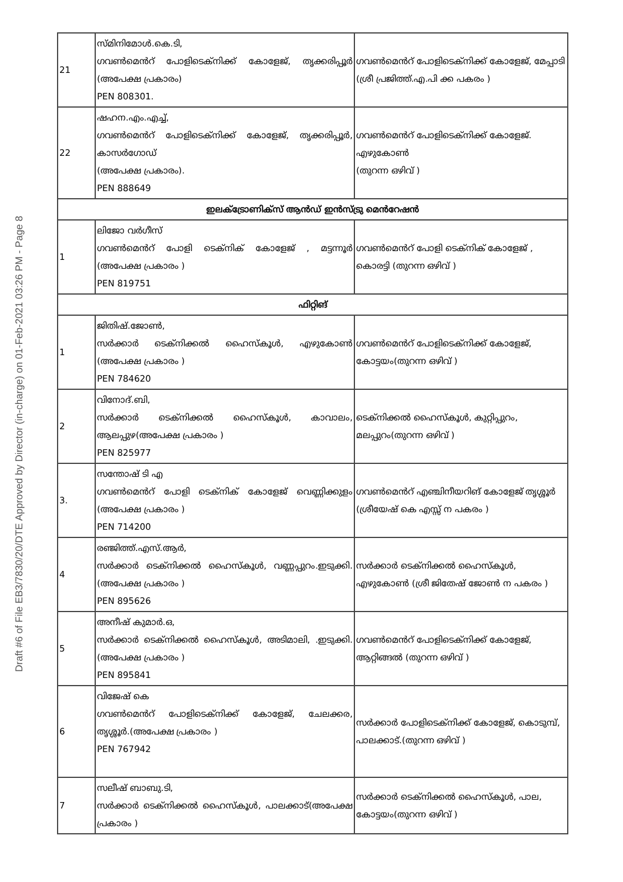Draft #6 of File EB3/7830/20/DTE Approved by Director (in-charge) on 01-Feb-2021 03:26 PM - Page 8
| 21 | സ്മിനിമോൾ.കെ.ടി, ഗവൺമെൻറ് പോളിടെക്നിക്ക് കോളേജ്, തൃക്കരിപ്പൂർ (അപേക്ഷ പ്രകാരം) PEN 808301. | ഗവൺമെൻറ് പോളിടെക്നിക്ക് കോളേജ്, മേപ്പാടി (ശ്രീ പ്രജിത്ത്.എ.പി ക്ക പകരം ) |
| 22 | ഷഹന.എം.എച്ച്, ഗവൺമെൻറ് പോളിടെക്നിക്ക് കോളേജ്, തൃക്കരിപ്പൂർ, കാസർഗോഡ് (അപേക്ഷ പ്രകാരം). PEN 888649 | ഗവൺമെൻറ് പോളിടെക്നിക്ക് കോളേജ്. എഴുകോൺ (തുറന്ന ഒഴിവ് ) |
| ഇലക്ട്രോണിക്സ് ആൻഡ് ഇൻസ്ട്രു മെൻറേഷൻ | | |
| 1 | ലിജോ വർഗീസ് ഗവൺമെൻറ് പോളി ടെക്നിക് കോളേജ് , മട്ടന്നൂർ (അപേക്ഷ പ്രകാരം ) PEN 819751 | ഗവൺമെൻറ് പോളി ടെക്നിക് കോളേജ് , കൊരട്ടി (തുറന്ന ഒഴിവ് ) |
| ഫിറ്റിങ് | | |
| 1 | ജിതിഷ്.ജോൺ, സർക്കാർ ടെക്നിക്കൽ ഹൈസ്കൂൾ, എഴുകോൺ (അപേക്ഷ പ്രകാരം ) PEN 784620 | ഗവൺമെൻറ് പോളിടെക്നിക്ക് കോളേജ്, കോട്ടയം(തുറന്ന ഒഴിവ് ) |
| 2 | വിനോദ്.ബി, സർക്കാർ ടെക്നിക്കൽ ഹൈസ്കൂൾ, കാവാലം, ആലപ്പുഴ(അപേക്ഷ പ്രകാരം ) PEN 825977 | ടെക്നിക്കൽ ഹൈസ്കൂൾ, കുറ്റിപ്പുറം, മലപ്പുറം(തുറന്ന ഒഴിവ് ) |
| 3. | സന്തോഷ് ടി എ ഗവൺമെൻറ് പോളി ടെക്നിക് കോളേജ് വെണ്ണിക്കുളം (അപേക്ഷ പ്രകാരം ) PEN 714200 | ഗവൺമെൻറ് എഞ്ചിനീയറിങ് കോളേജ് തൃശ്ശൂർ (ശ്രീയേഷ് കെ എസ്സ് ന പകരം ) |
| 4 | രഞ്ജിത്ത്.എസ്.ആർ, സർക്കാർ ടെക്നിക്കൽ ഹൈസ്കൂൾ, വണ്ണപ്പുറം.ഇടുക്കി.(അപേക്ഷ പ്രകാരം ) PEN 895626 | സർക്കാർ ടെക്നിക്കൽ ഹൈസ്കൂൾ, എഴുകോൺ (ശ്രീ ജിതേഷ് ജോൺ ന പകരം ) |
| 5 | അനീഷ് കുമാർ.ഒ, സർക്കാർ ടെക്നിക്കൽ ഹൈസ്കൂൾ, അടിമാലി, .ഇടുക്കി.(അപേക്ഷ പ്രകാരം ) PEN 895841 | ഗവൺമെൻറ് പോളിടെക്നിക്ക് കോളേജ്, ആറ്റിങ്ങൽ (തുറന്ന ഒഴിവ് ) |
| 6 | വിജേഷ് കെ ഗവൺമെൻറ് പോളിടെക്നിക്ക് കോളേജ്, ചേലക്കര, തൃശ്ശൂർ.(അപേക്ഷ പ്രകാരം ) PEN 767942 | സർക്കാർ പോളിടെക്നിക്ക് കോളേജ്, കൊടുമ്പ്, പാലക്കാട്.(തുറന്ന ഒഴിവ് ) |
| 7 | സലീഷ് ബാബു.ടി, സർക്കാർ ടെക്നിക്കൽ ഹൈസ്കൂൾ, പാലക്കാട്(അപേക്ഷ പ്രകാരം ) | സർക്കാർ ടെക്നിക്കൽ ഹൈസ്കൂൾ, പാല, കോട്ടയം(തുറന്ന ഒഴിവ് ) |